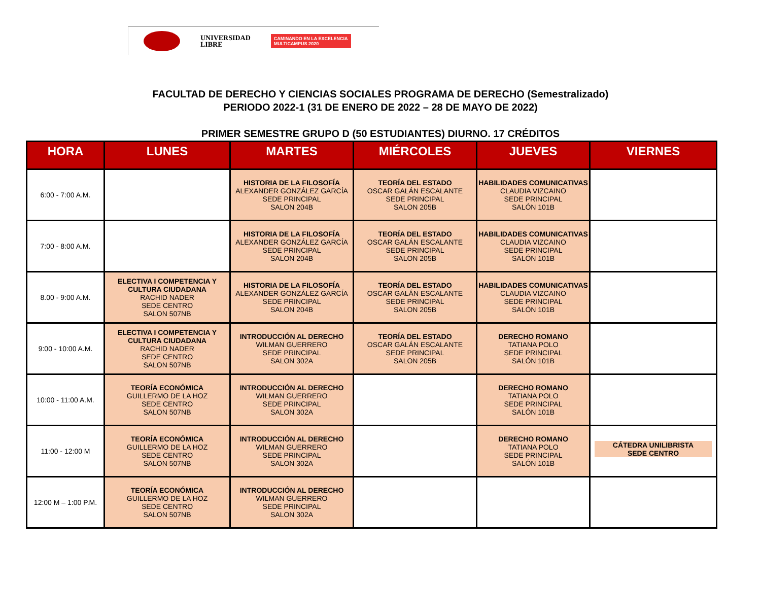UNIVERSIDAD
LIBRE
CAMINANDO EN LA EXCELENCIA
MULTICAMPUS 2020
FACULTAD DE DERECHO Y CIENCIAS SOCIALES PROGRAMA DE DERECHO (Semestralizado)
PERIODO 2022-1 (31 DE ENERO DE 2022 – 28 DE MAYO DE 2022)
PRIMER SEMESTRE GRUPO D (50 ESTUDIANTES) DIURNO. 17 CRÉDITOS
| HORA | LUNES | MARTES | MIÉRCOLES | JUEVES | VIERNES |
| --- | --- | --- | --- | --- | --- |
| 6:00 - 7:00 A.M. | | HISTORIA DE LA FILOSOFÍA ALEXANDER GONZÁLEZ GARCÍA SEDE PRINCIPAL SALON 204B | TEORÍA DEL ESTADO OSCAR GALÁN ESCALANTE SEDE PRINCIPAL SALON 205B | HABILIDADES COMUNICATIVAS CLAUDIA VIZCAINO SEDE PRINCIPAL SALÓN 101B | |
| 7:00 - 8:00 A.M. | | HISTORIA DE LA FILOSOFÍA ALEXANDER GONZÁLEZ GARCÍA SEDE PRINCIPAL SALON 204B | TEORÍA DEL ESTADO OSCAR GALÁN ESCALANTE SEDE PRINCIPAL SALON 205B | HABILIDADES COMUNICATIVAS CLAUDIA VIZCAINO SEDE PRINCIPAL SALÓN 101B | |
| 8.00 - 9:00 A.M. | ELECTIVA I COMPETENCIA Y CULTURA CIUDADANA RACHID NADER SEDE CENTRO SALON 507NB | HISTORIA DE LA FILOSOFÍA ALEXANDER GONZÁLEZ GARCÍA SEDE PRINCIPAL SALON 204B | TEORÍA DEL ESTADO OSCAR GALÁN ESCALANTE SEDE PRINCIPAL SALON 205B | HABILIDADES COMUNICATIVAS CLAUDIA VIZCAINO SEDE PRINCIPAL SALÓN 101B | |
| 9:00 - 10:00 A.M. | ELECTIVA I COMPETENCIA Y CULTURA CIUDADANA RACHID NADER SEDE CENTRO SALON 507NB | INTRODUCCIÓN AL DERECHO WILMAN GUERRERO SEDE PRINCIPAL SALON 302A | TEORÍA DEL ESTADO OSCAR GALÁN ESCALANTE SEDE PRINCIPAL SALON 205B | DERECHO ROMANO TATIANA POLO SEDE PRINCIPAL SALÓN 101B | |
| 10:00 - 11:00 A.M. | TEORÍA ECONÓMICA GUILLERMO DE LA HOZ SEDE CENTRO SALON 507NB | INTRODUCCIÓN AL DERECHO WILMAN GUERRERO SEDE PRINCIPAL SALON 302A | | DERECHO ROMANO TATIANA POLO SEDE PRINCIPAL SALÓN 101B | |
| 11:00 - 12:00 M | TEORÍA ECONÓMICA GUILLERMO DE LA HOZ SEDE CENTRO SALON 507NB | INTRODUCCIÓN AL DERECHO WILMAN GUERRERO SEDE PRINCIPAL SALON 302A | | DERECHO ROMANO TATIANA POLO SEDE PRINCIPAL SALÓN 101B | CÁTEDRA UNILIBRISTA SEDE CENTRO |
| 12:00 M – 1:00 P.M. | TEORÍA ECONÓMICA GUILLERMO DE LA HOZ SEDE CENTRO SALON 507NB | INTRODUCCIÓN AL DERECHO WILMAN GUERRERO SEDE PRINCIPAL SALON 302A | | | |